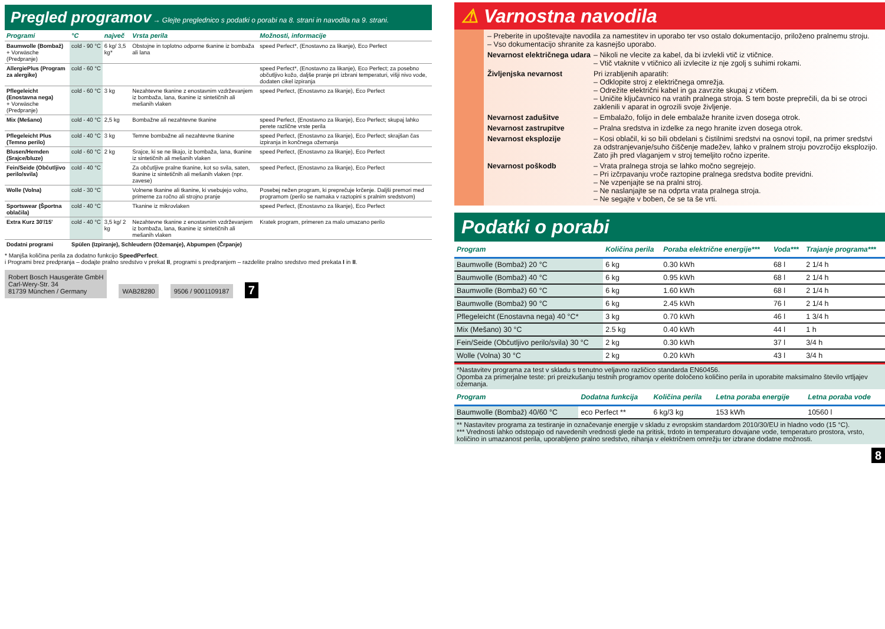Pregled programov → Glejte preglednico s podatki o porabi na 8. strani in navodila na 9. strani.
| Programi | °C | največ | Vrsta perila | Možnosti, informacije |
| --- | --- | --- | --- | --- |
| Baumwolle (Bombaž) + Vorwäsche (Predpranje) | cold - 90 °C | 6 kg/ 3,5 kg* | Obstojne in toplotno odporne tkanine iz bombaža ali lana | speed Perfect*, (Enostavno za likanje), Eco Perfect |
| AllergiePlus (Program za alergike) | cold - 60 °C | | | speed Perfect*, (Enostavno za likanje), Eco Perfect; za posebno občutljivo kožo, daljše pranje pri izbrani temperaturi, višji nivo vode, dodaten cikel izpiranja |
| Pflegeleicht (Enostavna nega) + Vorwäsche (Predpranje) | cold - 60 °C | 3 kg | Nezahtevne tkanine z enostavnim vzdrževanjem iz bombaža, lana, tkanine iz sintetičnih ali mešanih vlaken | speed Perfect, (Enostavno za likanje), Eco Perfect |
| Mix (Mešano) | cold - 40 °C | 2,5 kg | Bombažne ali nezahtevne tkanine | speed Perfect, (Enostavno za likanje), Eco Perfect; skupaj lahko perete različne vrste perila |
| Pflegeleicht Plus (Temno perilo) | cold - 40 °C | 3 kg | Temne bombažne ali nezahtevne tkanine | speed Perfect, (Enostavno za likanje), Eco Perfect; skrajšan čas izpiranja in končnega ožemanja |
| Blusen/Hemden (Srajce/bluze) | cold - 60 °C | 2 kg | Srajce, ki se ne likajo, iz bombaža, lana, tkanine iz sintetičnih ali mešanih vlaken | speed Perfect, (Enostavno za likanje), Eco Perfect |
| Fein/Seide (Občutljivo perilo/svila) | cold - 40 °C | | Za občutljive pralne tkanine, kot so svila, saten, tkanine iz sintetičnih ali mešanih vlaken (npr. zavese) | speed Perfect, (Enostavno za likanje), Eco Perfect |
| Wolle (Volna) | cold - 30 °C | | Volnene tkanine ali tkanine, ki vsebujejo volno, primerne za ročno ali strojno pranje | Posebej nežen program, ki preprečuje krčenje. Daljši premori med programom (perilo se namaka v raztopini s pralnim sredstvom) |
| Sportswear (Športna oblačila) | cold - 40 °C | | Tkanine iz mikrovlaken | speed Perfect, (Enostavno za likanje), Eco Perfect |
| Extra Kurz 30'/15' | cold - 40 °C | 3,5 kg/ 2 kg | Nezahtevne tkanine z enostavnim vzdrževanjem iz bombaža, lana, tkanine iz sintetičnih ali mešanih vlaken | Kratek program, primeren za malo umazano perilo |
| Dodatni programi | Spülen (Izpiranje), Schleudern (Ožemanje), Abpumpen (Črpanje) | | | |
* Manjša količina perila za dodatno funkcijo SpeedPerfect.
i Programi brez predpranja – dodajte pralno sredstvo v prekat II, programi s predpranjem – razdelite pralno sredstvo med prekata I in II.
Robert Bosch Hausgeräte GmbH
Carl-Wery-Str. 34
81739 München / Germany
WAB28280
9506 / 9001109187
7
⚠ Varnostna navodila
– Preberite in upoštevajte navodila za namestitev in uporabo ter vso ostalo dokumentacijo, priloženo pralnemu stroju.
– Vso dokumentacijo shranite za kasnejšo uporabo.
Nevarnost električnega udara
– Nikoli ne vlecite za kabel, da bi izvlekli vtič iz vtičnice.
– Vtič vtaknite v vtičnico ali izvlecite iz nje zgolj s suhimi rokami.
Življenjska nevarnost Pri izrabljenih aparatih:
– Odklopite stroj z električnega omrežja.
– Odrežite električni kabel in ga zavrzite skupaj z vtičem.
– Uničite ključavnico na vratih pralnega stroja. S tem boste preprečili, da bi se otroci zaklenili v aparat in ogrozili svoje življenje.
Nevarnost zadušitve – Embalažo, folijo in dele embalaže hranite izven dosega otrok.
Nevarnost zastrupitve – Pralna sredstva in izdelke za nego hranite izven dosega otrok.
Nevarnost eksplozije – Kosi oblačil, ki so bili obdelani s čistilnimi sredstvi na osnovi topil, na primer sredstvi za odstranjevanje/suho čiščenje madežev, lahko v pralnem stroju povzročijo eksplozijo.
Zato jih pred vlaganjem v stroj temeljito ročno izperite.
Nevarnost poškodb – Vrata pralnega stroja se lahko močno segrejejo.
– Pri izčrpavanju vroče raztopine pralnega sredstva bodite previdni.
– Ne vzpenjajte se na pralni stroj.
– Ne naslanjajte se na odprta vrata pralnega stroja.
– Ne segajte v boben, če se ta še vrti.
Podatki o porabi
| Program | Količina perila | Poraba električne energije*** | Voda*** | Trajanje programa*** |
| --- | --- | --- | --- | --- |
| Baumwolle (Bombaž) 20 °C | 6 kg | 0.30 kWh | 68 l | 2 1/4 h |
| Baumwolle (Bombaž) 40 °C | 6 kg | 0.95 kWh | 68 l | 2 1/4 h |
| Baumwolle (Bombaž) 60 °C | 6 kg | 1.60 kWh | 68 l | 2 1/4 h |
| Baumwolle (Bombaž) 90 °C | 6 kg | 2.45 kWh | 76 l | 2 1/4 h |
| Pflegeleicht (Enostavna nega) 40 °C* | 3 kg | 0.70 kWh | 46 l | 1 3/4 h |
| Mix (Mešano) 30 °C | 2.5 kg | 0.40 kWh | 44 l | 1 h |
| Fein/Seide (Občutljivo perilo/svila) 30 °C | 2 kg | 0.30 kWh | 37 l | 3/4 h |
| Wolle (Volna) 30 °C | 2 kg | 0.20 kWh | 43 l | 3/4 h |
*Nastavitev programa za test v skladu s trenutno veljavno različico standarda EN60456.
Opomba za primerjalne teste: pri preizkušanju testnih programov operite določeno količino perila in uporabite maksimalno število vrtljajev ožemanja.
| Program | Dodatna funkcija | Količina perila | Letna poraba energije | Letna poraba vode |
| --- | --- | --- | --- | --- |
| Baumwolle (Bombaž) 40/60 °C | eco Perfect ** | 6 kg/3 kg | 153 kWh | 10560 l |
** Nastavitev programa za testiranje in označevanje energije v skladu z evropskim standardom 2010/30/EU in hladno vodo (15 °C).
*** Vrednosti lahko odstopajo od navedenih vrednosti glede na pritisk, trdoto in temperaturo dovajane vode, temperaturo prostora, vrsto, količino in umazanost perila, uporabljeno pralno sredstvo, nihanja v električnem omrežju ter izbrane dodatne možnosti.
8